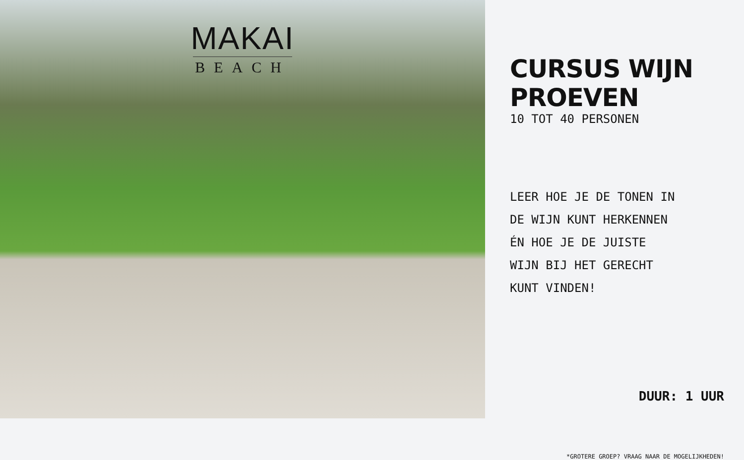MAKAI
BEACH
CURSUS WIJN PROEVEN
10 TOT 40 PERSONEN
LEER HOE JE DE TONEN IN DE WIJN KUNT HERKENNEN ÉN HOE JE DE JUISTE WIJN BIJ HET GERECHT KUNT VINDEN!
DUUR: 1 UUR
*GROTERE GROEP? VRAAG NAAR DE MOGELIJKHEDEN!